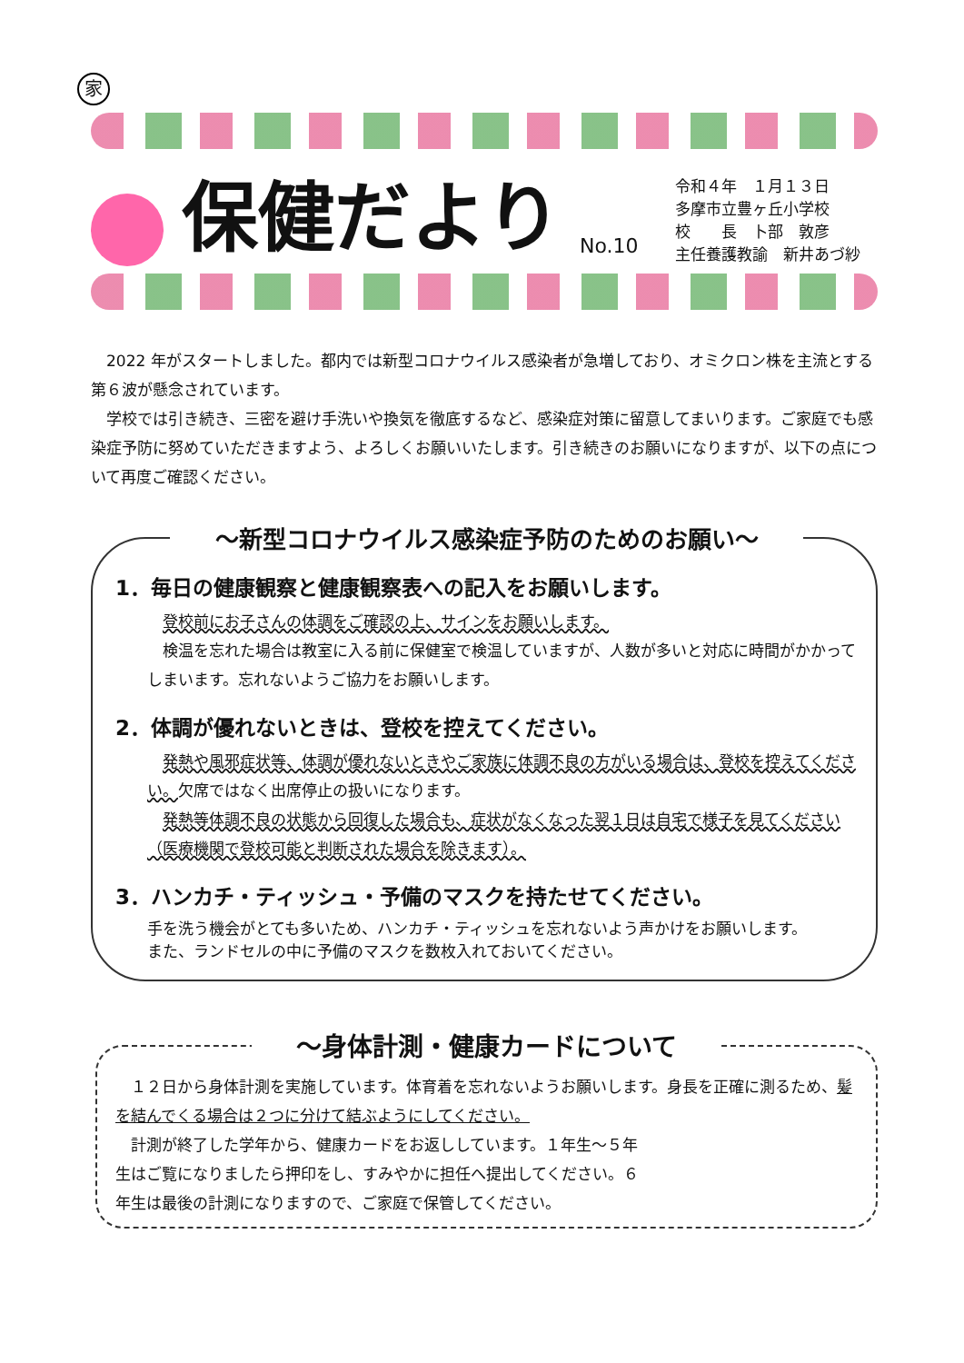家
保健だより
No.10
令和４年　１月１３日
多摩市立豊ヶ丘小学校
校　　長　卜部　敦彦
主任養護教諭　新井あづ紗
2022 年がスタートしました。都内では新型コロナウイルス感染者が急増しており、オミクロン株を主流とする第６波が懸念されています。
学校では引き続き、三密を避け手洗いや換気を徹底するなど、感染症対策に留意してまいります。ご家庭でも感染症予防に努めていただきますよう、よろしくお願いいたします。引き続きのお願いになりますが、以下の点について再度ご確認ください。
～新型コロナウイルス感染症予防のためのお願い～
1．毎日の健康観察と健康観察表への記入をお願いします。
登校前にお子さんの体調をご確認の上、サインをお願いします。
検温を忘れた場合は教室に入る前に保健室で検温していますが、人数が多いと対応に時間がかかってしまいます。忘れないようご協力をお願いします。
2．体調が優れないときは、登校を控えてください。
発熱や風邪症状等、体調が優れないときやご家族に体調不良の方がいる場合は、登校を控えてください。欠席ではなく出席停止の扱いになります。
発熱等体調不良の状態から回復した場合も、症状がなくなった翌１日は自宅で様子を見てください（医療機関で登校可能と判断された場合を除きます）。
3．ハンカチ・ティッシュ・予備のマスクを持たせてください。
手を洗う機会がとても多いため、ハンカチ・ティッシュを忘れないよう声かけをお願いします。
また、ランドセルの中に予備のマスクを数枚入れておいてください。
～身体計測・健康カードについて
１２日から身体計測を実施しています。体育着を忘れないようお願いします。身長を正確に測るため、髪を結んでくる場合は２つに分けて結ぶようにしてください。
計測が終了した学年から、健康カードをお返ししています。１年生～５年生はご覧になりましたら押印をし、すみやかに担任へ提出してください。６年生は最後の計測になりますので、ご家庭で保管してください。